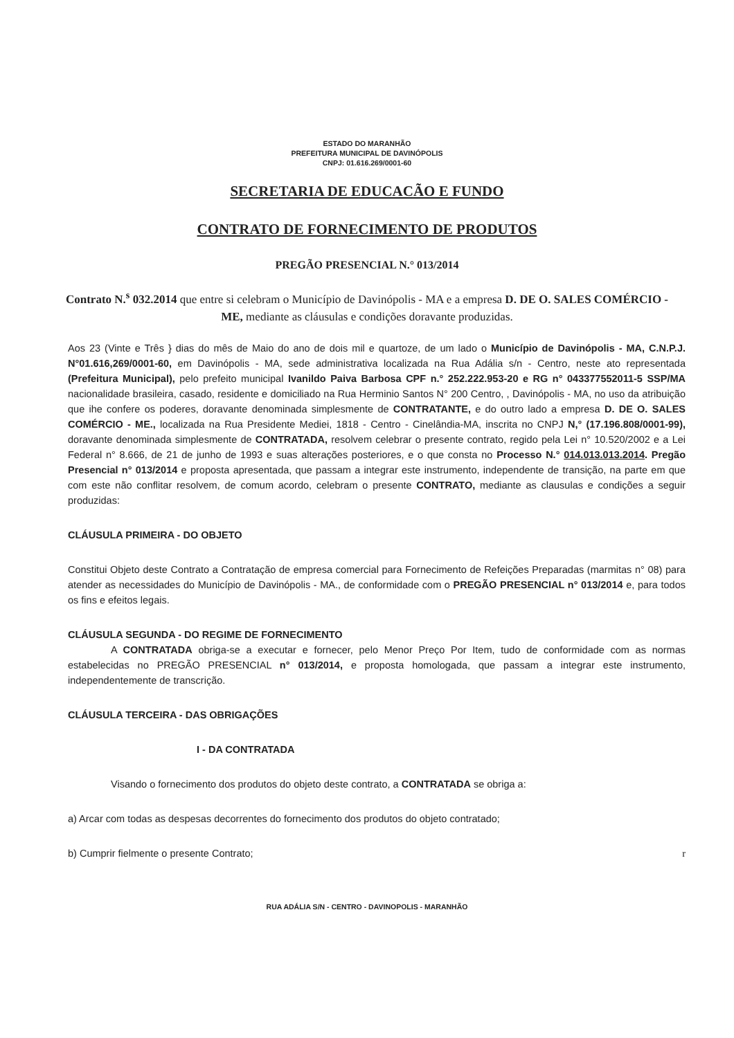ESTADO DO MARANHÃO
PREFEITURA MUNICIPAL DE DAVINÓPOLIS
CNPJ: 01.616.269/0001-60
SECRETARIA DE EDUCACÃO E FUNDO
CONTRATO DE FORNECIMENTO DE PRODUTOS
PREGÃO PRESENCIAL N.° 013/2014
Contrato N.<sup>s</sup> 032.2014 que entre si celebram o Município de Davinópolis - MA e a empresa D. DE O. SALES COMÉRCIO - ME, mediante as cláusulas e condições doravante produzidas.
Aos 23 (Vinte e Três } dias do mês de Maio do ano de dois mil e quartoze, de um lado o Município de Davinópolis - MA, C.N.P.J. N°01.616,269/0001-60, em Davinópolis - MA, sede administrativa localizada na Rua Adália s/n - Centro, neste ato representada (Prefeitura Municipal), pelo prefeito municipal Ivanildo Paiva Barbosa CPF n.° 252.222.953-20 e RG n° 043377552011-5 SSP/MA nacionalidade brasileira, casado, residente e domiciliado na Rua Herminio Santos N° 200 Centro, , Davinópolis - MA, no uso da atribuição que ihe confere os poderes, doravante denominada simplesmente de CONTRATANTE, e do outro lado a empresa D. DE O. SALES COMÉRCIO - ME., localizada na Rua Presidente Mediei, 1818 - Centro - Cinelândia-MA, inscrita no CNPJ N,° (17.196.808/0001-99), doravante denominada simplesmente de CONTRATADA, resolvem celebrar o presente contrato, regido pela Lei n° 10.520/2002 e a Lei Federal n° 8.666, de 21 de junho de 1993 e suas alterações posteriores, e o que consta no Processo N.° 014.013.013.2014. Pregão Presencial n° 013/2014 e proposta apresentada, que passam a integrar este instrumento, independente de transição, na parte em que com este não conflitar resolvem, de comum acordo, celebram o presente CONTRATO, mediante as clausulas e condições a seguir produzidas:
CLÁUSULA PRIMEIRA - DO OBJETO
Constitui Objeto deste Contrato a Contratação de empresa comercial para Fornecimento de Refeições Preparadas (marmitas n° 08) para atender as necessidades do Município de Davinópolis - MA., de conformidade com o PREGÃO PRESENCIAL n° 013/2014 e, para todos os fins e efeitos legais.
CLÁUSULA SEGUNDA - DO REGIME DE FORNECIMENTO
A CONTRATADA obriga-se a executar e fornecer, pelo Menor Preço Por Item, tudo de conformidade com as normas estabelecidas no PREGÃO PRESENCIAL n° 013/2014, e proposta homologada, que passam a integrar este instrumento, independentemente de transcrição.
CLÁUSULA TERCEIRA - DAS OBRIGAÇÕES
I - DA CONTRATADA
Visando o fornecimento dos produtos do objeto deste contrato, a CONTRATADA se obriga a:
a) Arcar com todas as despesas decorrentes do fornecimento dos produtos do objeto contratado;
b) Cumprir fielmente o presente Contrato; r
RUA ADÁLIA S/N - CENTRO - DAVINOPOLIS - MARANHÃO